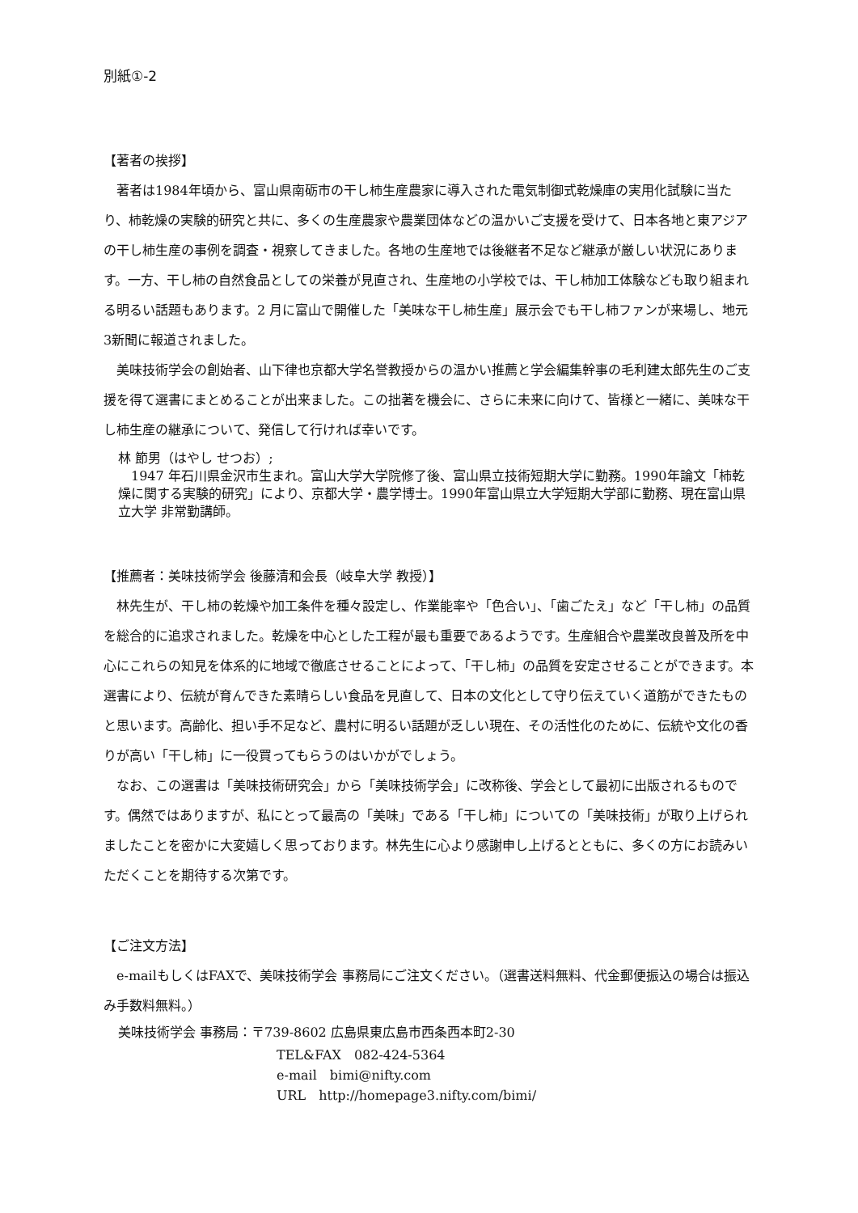別紙①-2
【著者の挨拶】
著者は1984年頃から、富山県南砺市の干し柿生産農家に導入された電気制御式乾燥庫の実用化試験に当たり、柿乾燥の実験的研究と共に、多くの生産農家や農業団体などの温かいご支援を受けて、日本各地と東アジアの干し柿生産の事例を調査・視察してきました。各地の生産地では後継者不足など継承が厳しい状況にあります。一方、干し柿の自然食品としての栄養が見直され、生産地の小学校では、干し柿加工体験なども取り組まれる明るい話題もあります。2 月に富山で開催した「美味な干し柿生産」展示会でも干し柿ファンが来場し、地元3新聞に報道されました。
美味技術学会の創始者、山下律也京都大学名誉教授からの温かい推薦と学会編集幹事の毛利建太郎先生のご支援を得て選書にまとめることが出来ました。この拙著を機会に、さらに未来に向けて、皆様と一緒に、美味な干し柿生産の継承について、発信して行ければ幸いです。
林 節男（はやし せつお）;
　1947 年石川県金沢市生まれ。富山大学大学院修了後、富山県立技術短期大学に勤務。1990年論文「柿乾燥に関する実験的研究」により、京都大学・農学博士。1990年富山県立大学短期大学部に勤務、現在富山県立大学 非常勤講師。
【推薦者：美味技術学会 後藤清和会長（岐阜大学 教授）】
林先生が、干し柿の乾燥や加工条件を種々設定し、作業能率や「色合い」、「歯ごたえ」など「干し柿」の品質を総合的に追求されました。乾燥を中心とした工程が最も重要であるようです。生産組合や農業改良普及所を中心にこれらの知見を体系的に地域で徹底させることによって、「干し柿」の品質を安定させることができます。本選書により、伝統が育んできた素晴らしい食品を見直して、日本の文化として守り伝えていく道筋ができたものと思います。高齢化、担い手不足など、農村に明るい話題が乏しい現在、その活性化のために、伝統や文化の香りが高い「干し柿」に一役買ってもらうのはいかがでしょう。
なお、この選書は「美味技術研究会」から「美味技術学会」に改称後、学会として最初に出版されるものです。偶然ではありますが、私にとって最高の「美味」である「干し柿」についての「美味技術」が取り上げられましたことを密かに大変嬉しく思っております。林先生に心より感謝申し上げるとともに、多くの方にお読みいただくことを期待する次第です。
【ご注文方法】
e-mailもしくはFAXで、美味技術学会 事務局にご注文ください。（選書送料無料、代金郵便振込の場合は振込み手数料無料。）
美味技術学会 事務局：〒739-8602 広島県東広島市西条西本町2-30
TEL&FAX　082-424-5364
e-mail　bimi@nifty.com
URL　http://homepage3.nifty.com/bimi/